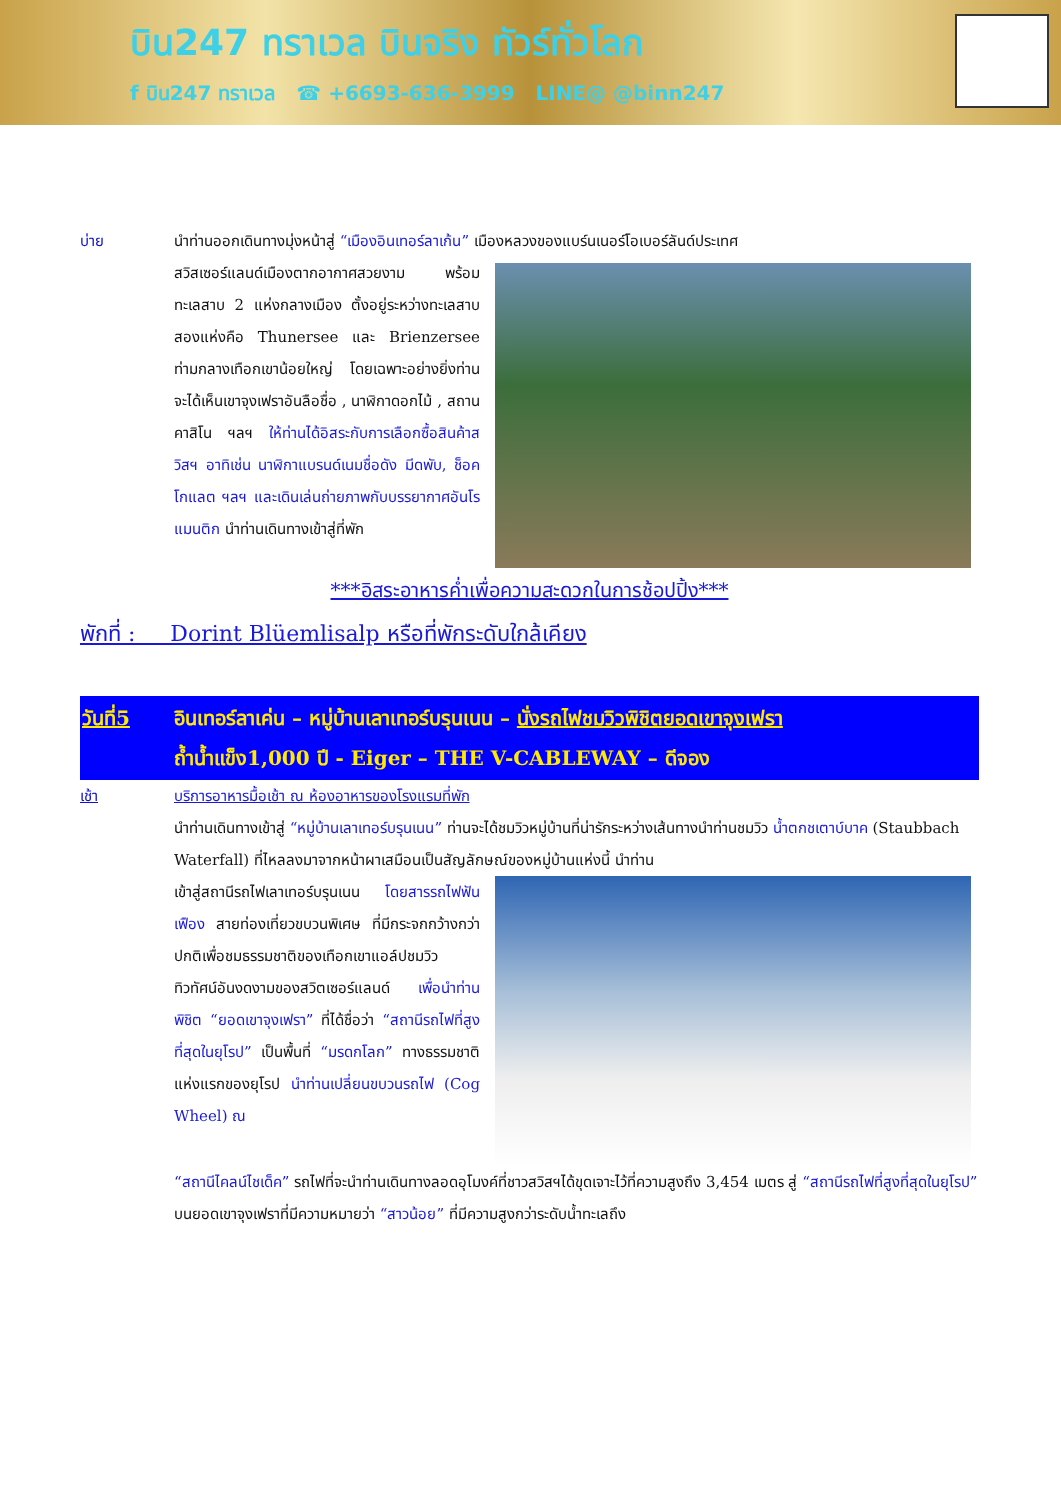บิน247 ทราเวล บินจริง ทัวร์ทั่วโลก
f บิน247 ทราเวล ☎ +6693-636-3999 LINE@ @binn247
บ่าย นำท่านออกเดินทางมุ่งหน้าสู่ “เมืองอินเทอร์ลาเก้น” เมืองหลวงของแบร์นเนอร์โอเบอร์ลันด์ประเทศ
สวิสเซอร์แลนด์เมืองตากอากาศสวยงาม พร้อมทะเลสาบ 2 แห่งกลางเมือง ตั้งอยู่ระหว่างทะเลสาบสองแห่งคือ Thunersee และ Brienzersee ท่ามกลางเทือกเขาน้อยใหญ่ โดยเฉพาะอย่างยิ่งท่านจะได้เห็นเขาจุงเฟราอันลือชื่อ , นาฬิกาดอกไม้ , สถานคาสิโน ฯลฯ ให้ท่านได้อิสระกับการเลือกซื้อสินค้าสวิสฯ อาทิเช่น นาฬิกาแบรนด์เนมชื่อดัง มีดพับ, ช็อคโกแลต ฯลฯ และเดินเล่นถ่ายภาพกับบรรยากาศอันโรแมนติก นำท่านเดินทางเข้าสู่ที่พัก
***อิสระอาหารค่ำเพื่อความสะดวกในการช้อปปิ้ง***
พักที่ : Dorint Blüemlisalp หรือที่พักระดับใกล้เคียง
วันที่5 อินเทอร์ลาเค่น – หมู่บ้านเลาเทอร์บรุนเนน – นั่งรถไฟชมวิวพิชิตยอดเขาจุงเฟรา
ถ้ำน้ำแข็ง1,000 ปี - Eiger – THE V-CABLEWAY – ดีจอง
เช้า บริการอาหารมื้อเช้า ณ ห้องอาหารของโรงแรมที่พัก
นำท่านเดินทางเข้าสู่ “หมู่บ้านเลาเทอร์บรุนเนน” ท่านจะได้ชมวิวหมู่บ้านที่น่ารักระหว่างเส้นทางนำท่านชมวิว น้ำตกชเตาบ์บาค (Staubbach Waterfall) ที่ไหลลงมาจากหน้าผาเสมือนเป็นสัญลักษณ์ของหมู่บ้านแห่งนี้ นำท่าน
เข้าสู่สถานีรถไฟเลาเทอร์บรุนเนน โดยสารรถไฟฟันเฟือง สายท่องเที่ยวขบวนพิเศษ ที่มีกระจกกว้างกว่าปกติเพื่อชมธรรมชาติของเทือกเขาแอล์ปชมวิวทิวทัศน์อันงดงามของสวิตเซอร์แลนด์ เพื่อนำท่านพิชิต “ยอดเขาจุงเฟรา” ที่ได้ชื่อว่า “สถานีรถไฟที่สูงที่สุดในยุโรป” เป็นพื้นที่ “มรดกโลก” ทางธรรมชาติแห่งแรกของยุโรป นำท่านเปลี่ยนขบวนรถไฟ (Cog Wheel) ณ
“สถานีไคลน์ไชเด็ค” รถไฟที่จะนำท่านเดินทางลอดอุโมงค์ที่ชาวสวิสฯได้ขุดเจาะไว้ที่ความสูงถึง 3,454 เมตร สู่ “สถานีรถไฟที่สูงที่สุดในยุโรป” บนยอดเขาจุงเฟราที่มีความหมายว่า “สาวน้อย” ที่มีความสูงกว่าระดับน้ำทะเลถึง